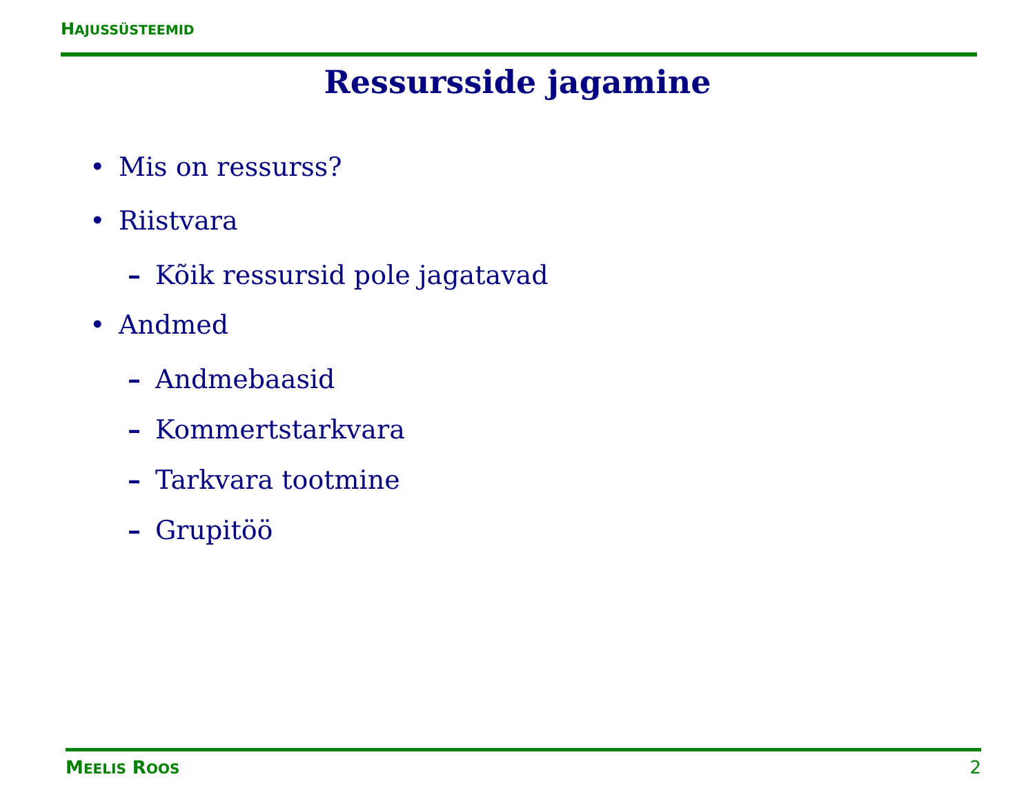HAJUSSÜSTEEMID
Ressursside jagamine
• Mis on ressurss?
• Riistvara
– Kõik ressursid pole jagatavad
• Andmed
– Andmebaasid
– Kommertstarkvara
– Tarkvara tootmine
– Grupitöö
MEELIS ROOS 2